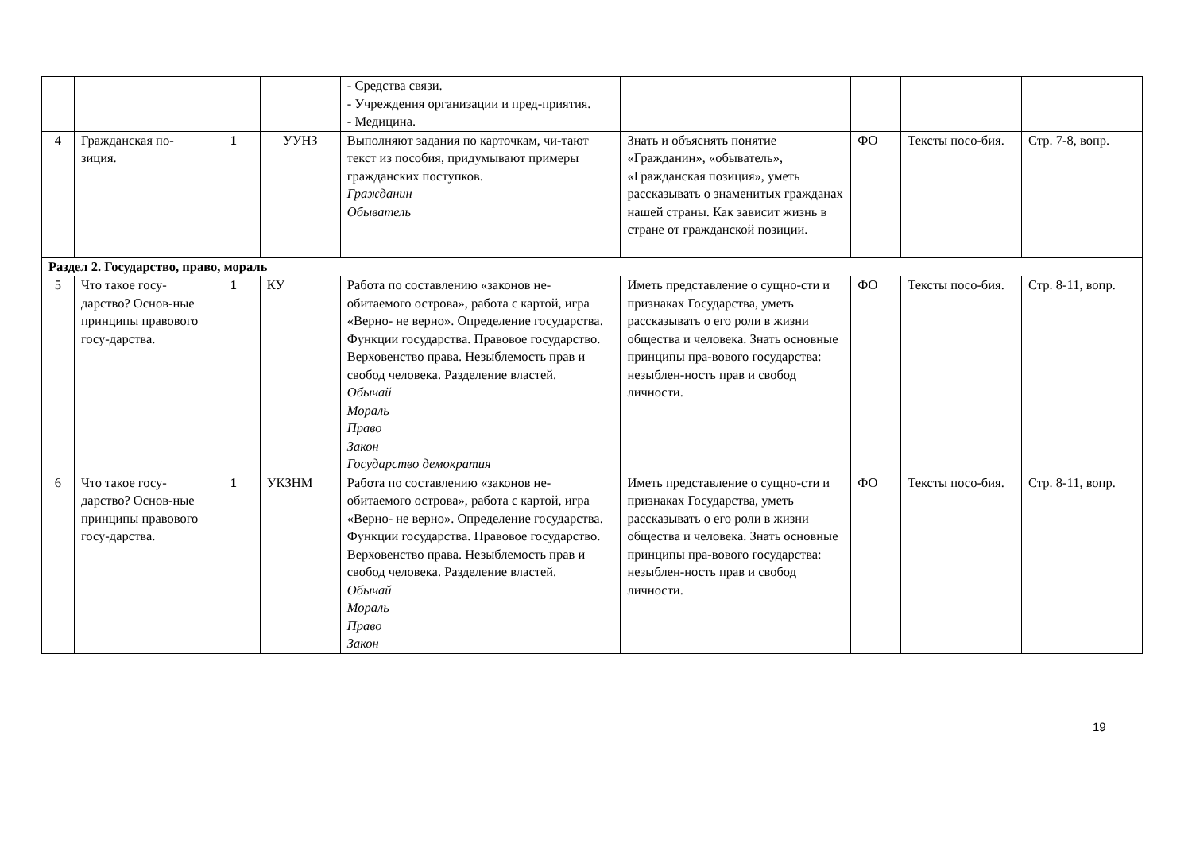| | | | | - Средства связи. - Учреждения организации и пред-приятия. - Медицина. | | | | |
| 4 | Гражданская по-зиция. | 1 | УУНЗ | Выполняют задания по карточкам, чи-тают текст из пособия, придумывают примеры гражданских поступков. Гражданин Обыватель | Знать и объяснять понятие «Гражданин», «обыватель», «Гражданская позиция», уметь рассказывать о знаменитых гражданах нашей страны. Как зависит жизнь в стране от гражданской позиции. | ФО | Тексты посо-бия. | Стр. 7-8, вопр. |
| Раздел 2. Государство, право, мораль | | | | | | | | |
| 5 | Что такое госу-дарство? Основ-ные принципы правового госу-дарства. | 1 | КУ | Работа по составлению «законов не-обитаемого острова», работа с картой, игра «Верно- не верно». Определение государства. Функции государства. Правовое государство. Верховенство права. Незыблемость прав и свобод человека. Разделение властей. Обычай Мораль Право Закон Государство демократия | Иметь представление о сущно-сти и признаках Государства, уметь рассказывать о его роли в жизни общества и человека. Знать основные принципы пра-вового государства: незыблен-ность прав и свобод личности. | ФО | Тексты посо-бия. | Стр. 8-11, вопр. |
| 6 | Что такое госу-дарство? Основ-ные принципы правового госу-дарства. | 1 | УКЗНМ | Работа по составлению «законов не-обитаемого острова», работа с картой, игра «Верно- не верно». Определение государства. Функции государства. Правовое государство. Верховенство права. Незыблемость прав и свобод человека. Разделение властей. Обычай Мораль Право Закон | Иметь представление о сущно-сти и признаках Государства, уметь рассказывать о его роли в жизни общества и человека. Знать основные принципы пра-вового государства: незыблен-ность прав и свобод личности. | ФО | Тексты посо-бия. | Стр. 8-11, вопр. |
19